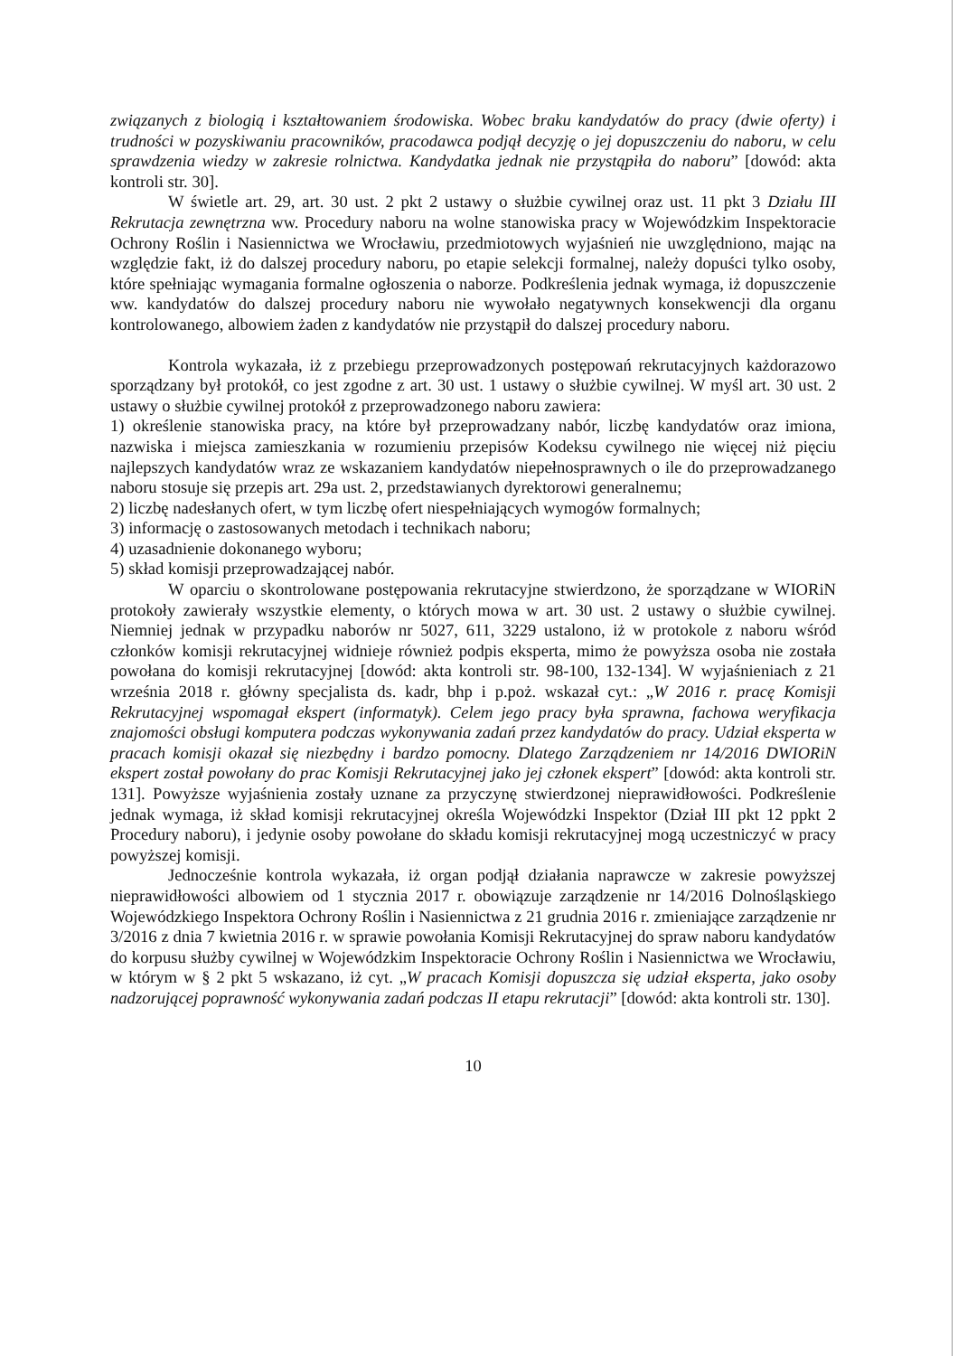związanych z biologią i kształtowaniem środowiska. Wobec braku kandydatów do pracy (dwie oferty) i trudności w pozyskiwaniu pracowników, pracodawca podjął decyzję o jej dopuszczeniu do naboru, w celu sprawdzenia wiedzy w zakresie rolnictwa. Kandydatka jednak nie przystąpiła do naboru” [dowód: akta kontroli str. 30].
W świetle art. 29, art. 30 ust. 2 pkt 2 ustawy o służbie cywilnej oraz ust. 11 pkt 3 Działu III Rekrutacja zewnętrzna ww. Procedury naboru na wolne stanowiska pracy w Wojewódzkim Inspektoracie Ochrony Roślin i Nasiennictwa we Wrocławiu, przedmiotowych wyjaśnień nie uwzględniono, mając na względzie fakt, iż do dalszej procedury naboru, po etapie selekcji formalnej, należy dopuści tylko osoby, które spełniając wymagania formalne ogłoszenia o naborze. Podkreślenia jednak wymaga, iż dopuszczenie ww. kandydatów do dalszej procedury naboru nie wywołało negatywnych konsekwencji dla organu kontrolowanego, albowiem żaden z kandydatów nie przystąpił do dalszej procedury naboru.
Kontrola wykazała, iż z przebiegu przeprowadzonych postępowań rekrutacyjnych każdorazowo sporządzany był protokół, co jest zgodne z art. 30 ust. 1 ustawy o służbie cywilnej. W myśl art. 30 ust. 2 ustawy o służbie cywilnej protokół z przeprowadzonego naboru zawiera:
1) określenie stanowiska pracy, na które był przeprowadzany nabór, liczbę kandydatów oraz imiona, nazwiska i miejsca zamieszkania w rozumieniu przepisów Kodeksu cywilnego nie więcej niż pięciu najlepszych kandydatów wraz ze wskazaniem kandydatów niepełnosprawnych o ile do przeprowadzanego naboru stosuje się przepis art. 29a ust. 2, przedstawianych dyrektorowi generalnemu;
2) liczbę nadesłanych ofert, w tym liczbę ofert niespełniających wymogów formalnych;
3) informację o zastosowanych metodach i technikach naboru;
4) uzasadnienie dokonanego wyboru;
5) skład komisji przeprowadzającej nabór.
W oparciu o skontrolowane postępowania rekrutacyjne stwierdzono, że sporządzane w WIORiN protokoły zawierały wszystkie elementy, o których mowa w art. 30 ust. 2 ustawy o służbie cywilnej. Niemniej jednak w przypadku naborów nr 5027, 611, 3229 ustalono, iż w protokole z naboru wśród członków komisji rekrutacyjnej widnieje również podpis eksperta, mimo że powyższa osoba nie została powołana do komisji rekrutacyjnej [dowód: akta kontroli str. 98-100, 132-134]. W wyjaśnieniach z 21 września 2018 r. główny specjalista ds. kadr, bhp i p.poż. wskazał cyt.: „W 2016 r. pracę Komisji Rekrutacyjnej wspomagał ekspert (informatyk). Celem jego pracy była sprawna, fachowa weryfikacja znajomości obsługi komputera podczas wykonywania zadań przez kandydatów do pracy. Udział eksperta w pracach komisji okazał się niezbędny i bardzo pomocny. Dlatego Zarządzeniem nr 14/2016 DWIORiN ekspert został powołany do prac Komisji Rekrutacyjnej jako jej członek ekspert” [dowód: akta kontroli str. 131]. Powyższe wyjaśnienia zostały uznane za przyczynę stwierdzonej nieprawidłowości. Podkreślenie jednak wymaga, iż skład komisji rekrutacyjnej określa Wojewódzki Inspektor (Dział III pkt 12 ppkt 2 Procedury naboru), i jedynie osoby powołane do składu komisji rekrutacyjnej mogą uczestniczyć w pracy powyższej komisji.
Jednocześnie kontrola wykazała, iż organ podjął działania naprawcze w zakresie powyższej nieprawidłowości albowiem od 1 stycznia 2017 r. obowiązuje zarządzenie nr 14/2016 Dolnośląskiego Wojewódzkiego Inspektora Ochrony Roślin i Nasiennictwa z 21 grudnia 2016 r. zmieniające zarządzenie nr 3/2016 z dnia 7 kwietnia 2016 r. w sprawie powołania Komisji Rekrutacyjnej do spraw naboru kandydatów do korpusu służby cywilnej w Wojewódzkim Inspektoracie Ochrony Roślin i Nasiennictwa we Wrocławiu, w którym w § 2 pkt 5 wskazano, iż cyt. „W pracach Komisji dopuszcza się udział eksperta, jako osoby nadzorującej poprawność wykonywania zadań podczas II etapu rekrutacji” [dowód: akta kontroli str. 130].
10